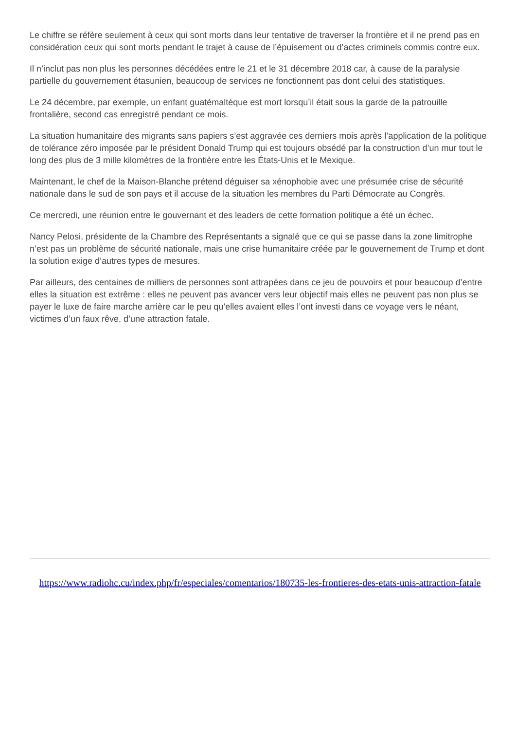Le chiffre se réfère seulement à ceux qui sont morts dans leur tentative de traverser la frontière et il ne prend pas en considération ceux qui sont morts pendant le trajet à cause de l’épuisement ou d’actes criminels commis contre eux.
Il n’inclut pas non plus les personnes décédées entre le 21 et le 31 décembre 2018 car, à cause de la paralysie partielle du gouvernement étasunien, beaucoup de services ne fonctionnent pas dont celui des statistiques.
Le 24 décembre, par exemple, un enfant guatémaltèque est mort lorsqu’il était sous la garde de la patrouille frontalière, second cas enregistré pendant ce mois.
La situation humanitaire des migrants sans papiers s’est aggravée ces derniers mois après l’application de la politique de tolérance zéro imposée par le président Donald Trump qui est toujours obsédé par la construction d’un mur tout le long des plus de 3 mille kilomètres de la frontière entre les États-Unis et le Mexique.
Maintenant, le chef de la Maison-Blanche prétend déguiser sa xénophobie avec une présumée crise de sécurité nationale dans le sud de son pays et il accuse de la situation les membres du Parti Démocrate au Congrès.
Ce mercredi, une réunion entre le gouvernant et des leaders de cette formation politique a été un échec.
Nancy Pelosi, présidente de la Chambre des Représentants a signalé que ce qui se passe dans la zone limitrophe n’est pas un problème de sécurité nationale, mais une crise humanitaire créée par le gouvernement de Trump et dont la solution exige d’autres types de mesures.
Par ailleurs, des centaines de milliers de personnes sont attrapées dans ce jeu de pouvoirs et pour beaucoup d’entre elles la situation est extrême : elles ne peuvent pas avancer vers leur objectif mais elles ne peuvent pas non plus se payer le luxe de faire marche arrière car le peu qu’elles avaient elles l’ont investi dans ce voyage vers le néant, victimes d’un faux rêve, d’une attraction fatale.
https://www.radiohc.cu/index.php/fr/especiales/comentarios/180735-les-frontieres-des-etats-unis-attraction-fatale